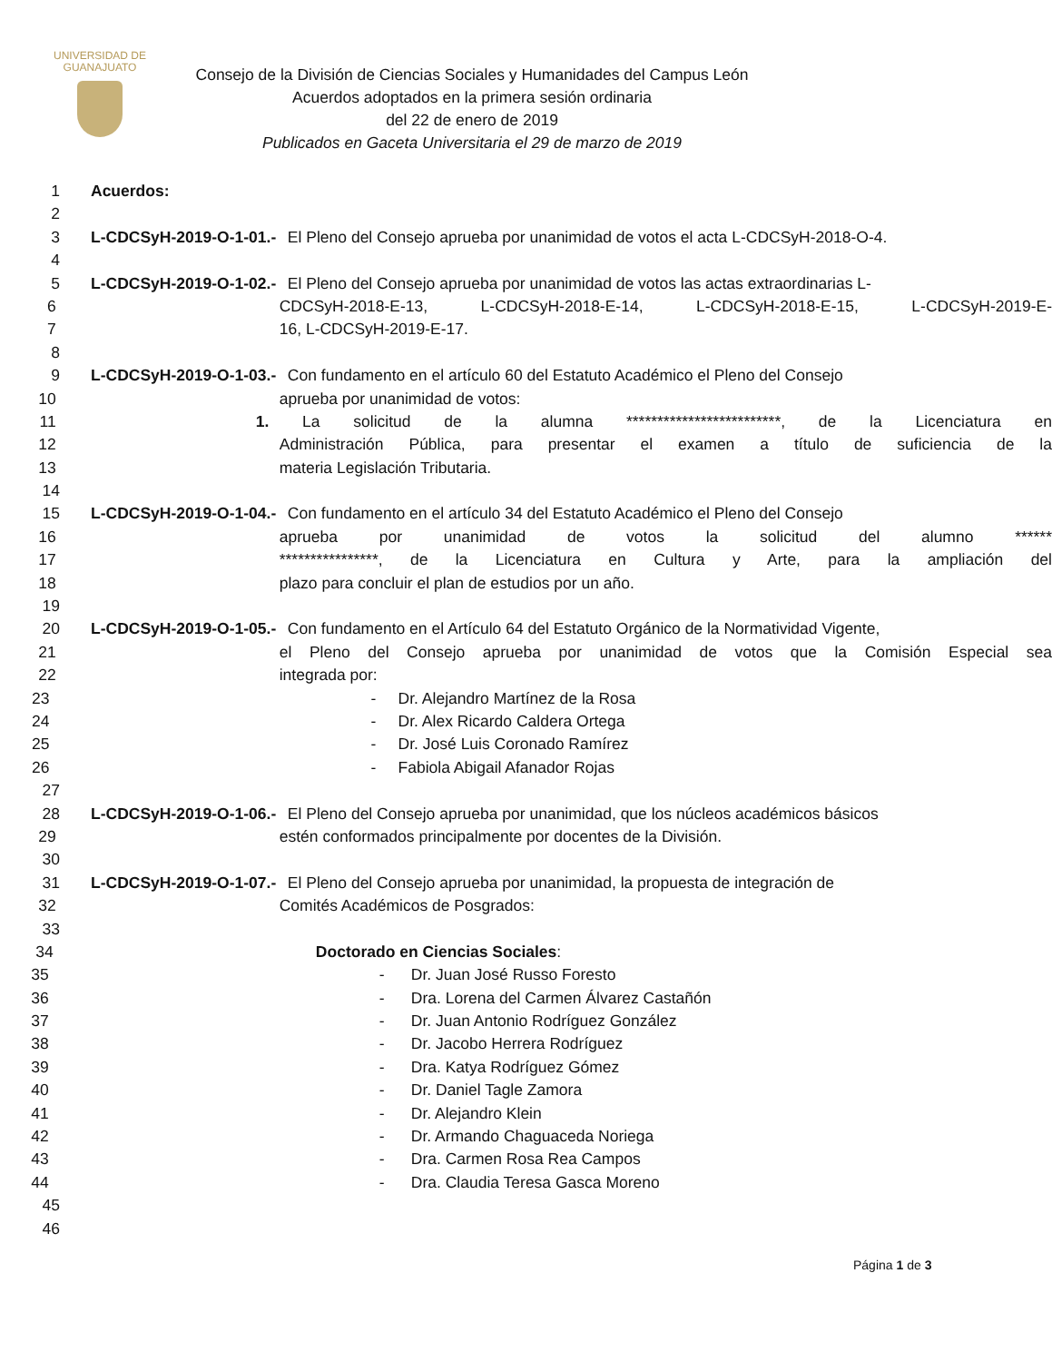UNIVERSIDAD DE
GUANAJUATO
Consejo de la División de Ciencias Sociales y Humanidades del Campus León
Acuerdos adoptados en la primera sesión ordinaria
del 22 de enero de 2019
Publicados en Gaceta Universitaria el 29 de marzo de 2019
1 Acuerdos:
2
3 L-CDCSyH-2019-O-1-01.- El Pleno del Consejo aprueba por unanimidad de votos el acta L-CDCSyH-2018-O-4.
4
5 L-CDCSyH-2019-O-1-02.- El Pleno del Consejo aprueba por unanimidad de votos las actas extraordinarias L-
6 CDCSyH-2018-E-13, L-CDCSyH-2018-E-14, L-CDCSyH-2018-E-15, L-CDCSyH-2019-E-
7 16, L-CDCSyH-2019-E-17.
8
9 L-CDCSyH-2019-O-1-03.- Con fundamento en el artículo 60 del Estatuto Académico el Pleno del Consejo
10 aprueba por unanimidad de votos:
11 1. La solicitud de la alumna *************************, de la Licenciatura en
12 Administración Pública, para presentar el examen a título de suficiencia de la
13 materia Legislación Tributaria.
14
15 L-CDCSyH-2019-O-1-04.- Con fundamento en el artículo 34 del Estatuto Académico el Pleno del Consejo
16 aprueba por unanimidad de votos la solicitud del alumno ******
17 ****************, de la Licenciatura en Cultura y Arte, para la ampliación del
18 plazo para concluir el plan de estudios por un año.
19
20 L-CDCSyH-2019-O-1-05.- Con fundamento en el Artículo 64 del Estatuto Orgánico de la Normatividad Vigente,
21 el Pleno del Consejo aprueba por unanimidad de votos que la Comisión Especial sea
22 integrada por:
23 - Dr. Alejandro Martínez de la Rosa
24 - Dr. Alex Ricardo Caldera Ortega
25 - Dr. José Luis Coronado Ramírez
26 - Fabiola Abigail Afanador Rojas
27
28 L-CDCSyH-2019-O-1-06.- El Pleno del Consejo aprueba por unanimidad, que los núcleos académicos básicos
29 estén conformados principalmente por docentes de la División.
30
31 L-CDCSyH-2019-O-1-07.- El Pleno del Consejo aprueba por unanimidad, la propuesta de integración de
32 Comités Académicos de Posgrados:
33
34 Doctorado en Ciencias Sociales:
35 - Dr. Juan José Russo Foresto
36 - Dra. Lorena del Carmen Álvarez Castañón
37 - Dr. Juan Antonio Rodríguez González
38 - Dr. Jacobo Herrera Rodríguez
39 - Dra. Katya Rodríguez Gómez
40 - Dr. Daniel Tagle Zamora
41 - Dr. Alejandro Klein
42 - Dr. Armando Chaguaceda Noriega
43 - Dra. Carmen Rosa Rea Campos
44 - Dra. Claudia Teresa Gasca Moreno
45
46
Página 1 de 3